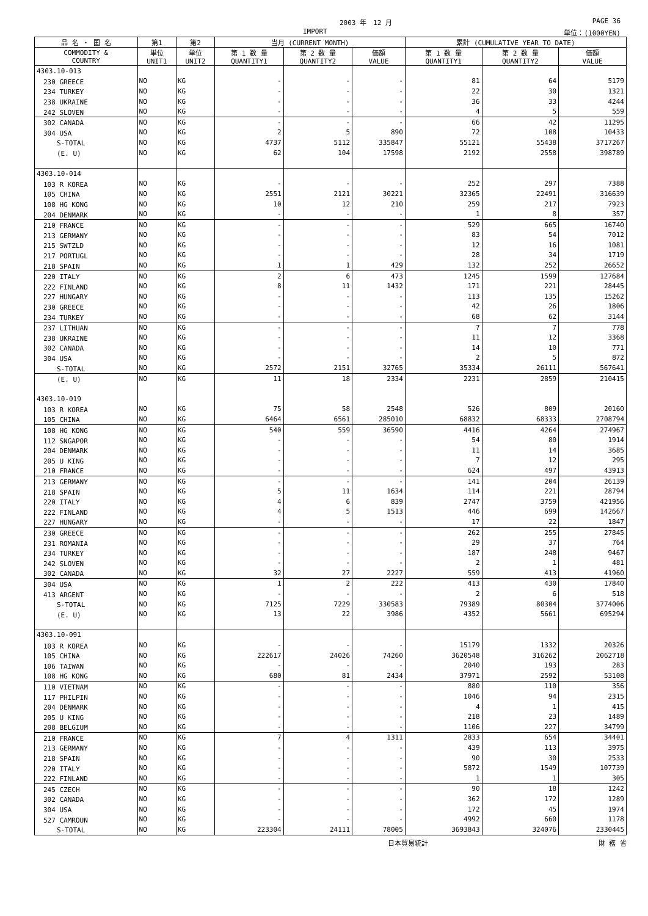2003 年　12 月 PAGE 36
IMPORT 単位：(1000YEN)
| 品 名 ・ 国 名 | 第1 | 第2 | 当月 (CURRENT MONTH) | | | 累計 (CUMULATIVE YEAR TO DATE) | | |
| --- | --- | --- | --- | --- | --- | --- | --- | --- |
| COMMODITY & COUNTRY | 単位 UNIT1 | 単位 UNIT2 | 第 1 数 量 QUANTITY1 | 第 2 数 量 QUANTITY2 | 価額 VALUE | 第 1 数 量 QUANTITY1 | 第 2 数 量 QUANTITY2 | 価額 VALUE |
| 4303.10-013 | | | | | | | | |
| 230 GREECE | NO | KG | - | - | - | 81 | 64 | 5179 |
| 234 TURKEY | NO | KG | - | - | - | 22 | 30 | 1321 |
| 238 UKRAINE | NO | KG | - | - | - | 36 | 33 | 4244 |
| 242 SLOVEN | NO | KG | - | - | - | 4 | 5 | 559 |
| 302 CANADA | NO | KG | - | - | - | 66 | 42 | 11295 |
| 304 USA | NO | KG | 2 | 5 | 890 | 72 | 108 | 10433 |
| S-TOTAL | NO | KG | 4737 | 5112 | 335847 | 55121 | 55438 | 3717267 |
| (E. U) | NO | KG | 62 | 104 | 17598 | 2192 | 2558 | 398789 |
| 4303.10-014 | | | | | | | | |
| 103 R KOREA | NO | KG | - | - | - | 252 | 297 | 7388 |
| 105 CHINA | NO | KG | 2551 | 2121 | 30221 | 32365 | 22491 | 316639 |
| 108 HG KONG | NO | KG | 10 | 12 | 210 | 259 | 217 | 7923 |
| 204 DENMARK | NO | KG | - | - | - | 1 | 8 | 357 |
| 210 FRANCE | NO | KG | - | - | - | 529 | 665 | 16740 |
| 213 GERMANY | NO | KG | - | - | - | 83 | 54 | 7012 |
| 215 SWTZLD | NO | KG | - | - | - | 12 | 16 | 1081 |
| 217 PORTUGL | NO | KG | - | - | - | 28 | 34 | 1719 |
| 218 SPAIN | NO | KG | 1 | 1 | 429 | 132 | 252 | 26652 |
| 220 ITALY | NO | KG | 2 | 6 | 473 | 1245 | 1599 | 127684 |
| 222 FINLAND | NO | KG | 8 | 11 | 1432 | 171 | 221 | 28445 |
| 227 HUNGARY | NO | KG | - | - | - | 113 | 135 | 15262 |
| 230 GREECE | NO | KG | - | - | - | 42 | 26 | 1806 |
| 234 TURKEY | NO | KG | - | - | - | 68 | 62 | 3144 |
| 237 LITHUAN | NO | KG | - | - | - | 7 | 7 | 778 |
| 238 UKRAINE | NO | KG | - | - | - | 11 | 12 | 3368 |
| 302 CANADA | NO | KG | - | - | - | 14 | 10 | 771 |
| 304 USA | NO | KG | - | - | - | 2 | 5 | 872 |
| S-TOTAL | NO | KG | 2572 | 2151 | 32765 | 35334 | 26111 | 567641 |
| (E. U) | NO | KG | 11 | 18 | 2334 | 2231 | 2859 | 210415 |
| 4303.10-019 | | | | | | | | |
| 103 R KOREA | NO | KG | 75 | 58 | 2548 | 526 | 809 | 20160 |
| 105 CHINA | NO | KG | 6464 | 6561 | 285010 | 68832 | 68333 | 2708794 |
| 108 HG KONG | NO | KG | 540 | 559 | 36590 | 4416 | 4264 | 274967 |
| 112 SNGAPOR | NO | KG | - | - | - | 54 | 80 | 1914 |
| 204 DENMARK | NO | KG | - | - | - | 11 | 14 | 3685 |
| 205 U KING | NO | KG | - | - | - | 7 | 12 | 295 |
| 210 FRANCE | NO | KG | - | - | - | 624 | 497 | 43913 |
| 213 GERMANY | NO | KG | - | - | - | 141 | 204 | 26139 |
| 218 SPAIN | NO | KG | 5 | 11 | 1634 | 114 | 221 | 28794 |
| 220 ITALY | NO | KG | 4 | 6 | 839 | 2747 | 3759 | 421956 |
| 222 FINLAND | NO | KG | 4 | 5 | 1513 | 446 | 699 | 142667 |
| 227 HUNGARY | NO | KG | - | - | - | 17 | 22 | 1847 |
| 230 GREECE | NO | KG | - | - | - | 262 | 255 | 27845 |
| 231 ROMANIA | NO | KG | - | - | - | 29 | 37 | 764 |
| 234 TURKEY | NO | KG | - | - | - | 187 | 248 | 9467 |
| 242 SLOVEN | NO | KG | - | - | - | 2 | 1 | 481 |
| 302 CANADA | NO | KG | 32 | 27 | 2227 | 559 | 413 | 41960 |
| 304 USA | NO | KG | 1 | 2 | 222 | 413 | 430 | 17840 |
| 413 ARGENT | NO | KG | - | - | - | 2 | 6 | 518 |
| S-TOTAL | NO | KG | 7125 | 7229 | 330583 | 79389 | 80304 | 3774006 |
| (E. U) | NO | KG | 13 | 22 | 3986 | 4352 | 5661 | 695294 |
| 4303.10-091 | | | | | | | | |
| 103 R KOREA | NO | KG | - | - | - | 15179 | 1332 | 20326 |
| 105 CHINA | NO | KG | 222617 | 24026 | 74260 | 3620548 | 316262 | 2062718 |
| 106 TAIWAN | NO | KG | - | - | - | 2040 | 193 | 283 |
| 108 HG KONG | NO | KG | 680 | 81 | 2434 | 37971 | 2592 | 53108 |
| 110 VIETNAM | NO | KG | - | - | - | 880 | 110 | 356 |
| 117 PHILPIN | NO | KG | - | - | - | 1046 | 94 | 2315 |
| 204 DENMARK | NO | KG | - | - | - | 4 | 1 | 415 |
| 205 U KING | NO | KG | - | - | - | 218 | 23 | 1489 |
| 208 BELGIUM | NO | KG | - | - | - | 1106 | 227 | 34799 |
| 210 FRANCE | NO | KG | 7 | 4 | 1311 | 2833 | 654 | 34401 |
| 213 GERMANY | NO | KG | - | - | - | 439 | 113 | 3975 |
| 218 SPAIN | NO | KG | - | - | - | 90 | 30 | 2533 |
| 220 ITALY | NO | KG | - | - | - | 5872 | 1549 | 107739 |
| 222 FINLAND | NO | KG | - | - | - | 1 | 1 | 305 |
| 245 CZECH | NO | KG | - | - | - | 90 | 18 | 1242 |
| 302 CANADA | NO | KG | - | - | - | 362 | 172 | 1289 |
| 304 USA | NO | KG | - | - | - | 172 | 45 | 1974 |
| 527 CAMROUN | NO | KG | - | - | - | 4992 | 660 | 1178 |
| S-TOTAL | NO | KG | 223304 | 24111 | 78005 | 3693843 | 324076 | 2330445 |
日本貿易統計 財 務 省